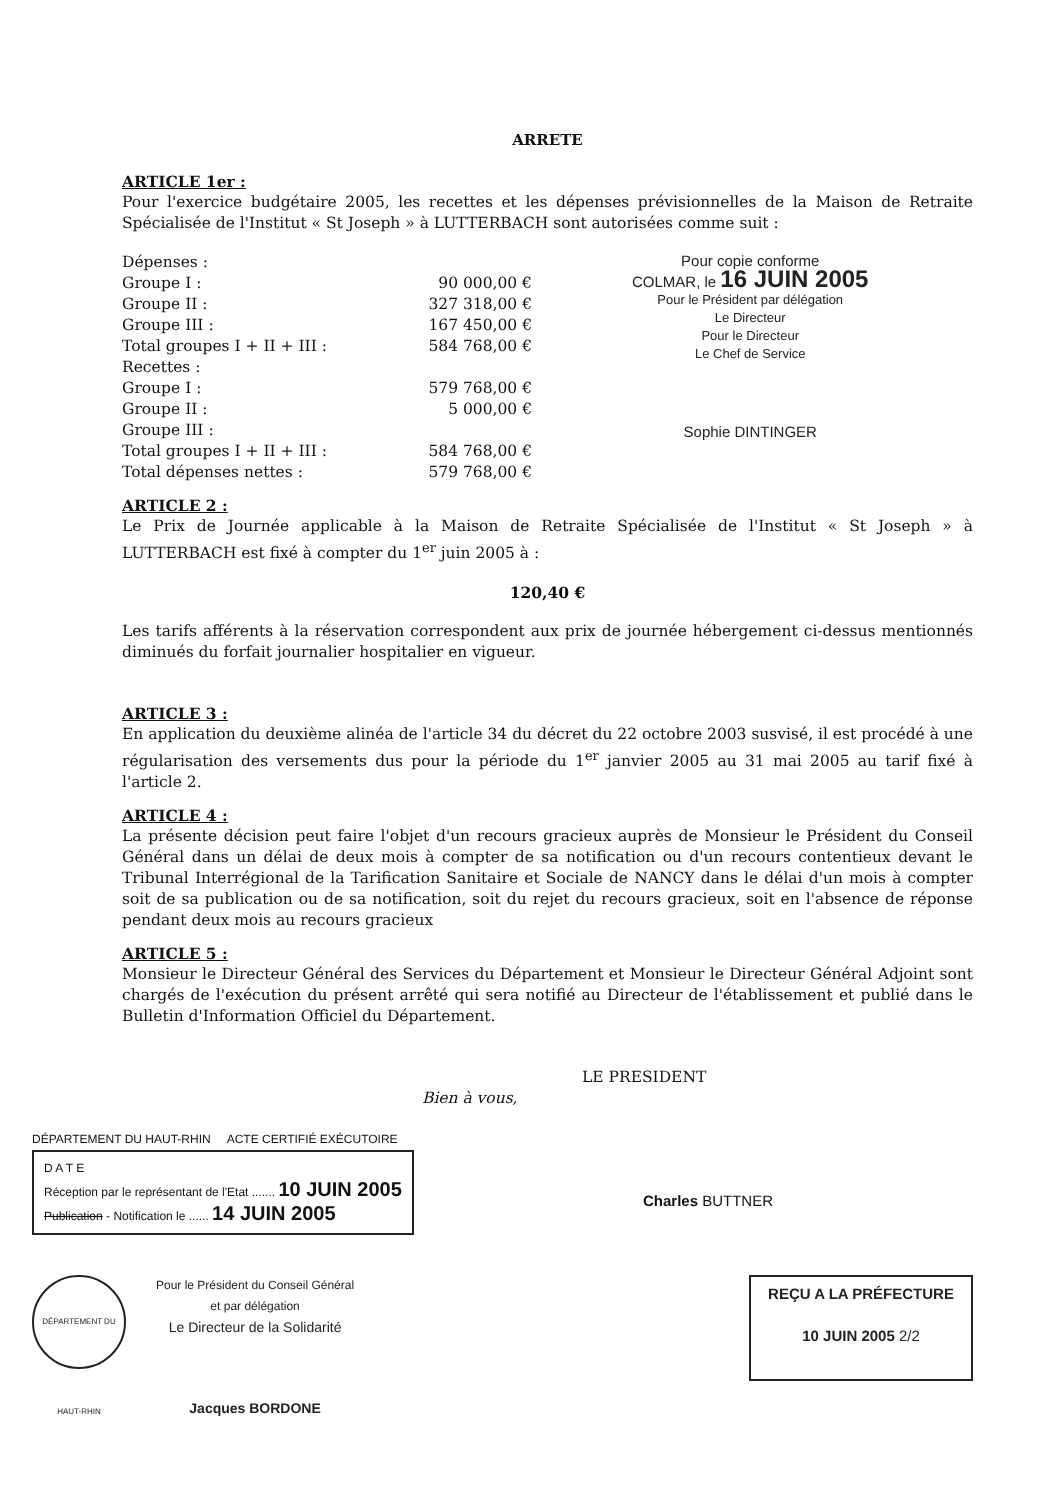ARRETE
ARTICLE 1er :
Pour l'exercice budgétaire 2005, les recettes et les dépenses prévisionnelles de la Maison de Retraite Spécialisée de l'Institut « St Joseph » à LUTTERBACH sont autorisées comme suit :
| Dépenses : | |
| Groupe I : | 90 000,00 € |
| Groupe II : | 327 318,00 € |
| Groupe III : | 167 450,00 € |
| Total groupes I + II + III : | 584 768,00 € |
| Recettes : | |
| Groupe I : | 579 768,00 € |
| Groupe II : | 5 000,00 € |
| Groupe III : | |
| Total groupes I + II + III : | 584 768,00 € |
| Total dépenses nettes : | 579 768,00 € |
Pour copie conforme
COLMAR, le 16 JUIN 2005
Pour le Président par délégation
Le Directeur
Pour le Directeur
Le Chef de Service
Sophie DINTINGER
ARTICLE 2 :
Le Prix de Journée applicable à la Maison de Retraite Spécialisée de l'Institut « St Joseph » à LUTTERBACH est fixé à compter du 1<sup>er</sup> juin 2005 à :
120,40 €
Les tarifs afférents à la réservation correspondent aux prix de journée hébergement ci-dessus mentionnés diminués du forfait journalier hospitalier en vigueur.
ARTICLE 3 :
En application du deuxième alinéa de l'article 34 du décret du 22 octobre 2003 susvisé, il est procédé à une régularisation des versements dus pour la période du 1<sup>er</sup> janvier 2005 au 31 mai 2005 au tarif fixé à l'article 2.
ARTICLE 4 :
La présente décision peut faire l'objet d'un recours gracieux auprès de Monsieur le Président du Conseil Général dans un délai de deux mois à compter de sa notification ou d'un recours contentieux devant le Tribunal Interrégional de la Tarification Sanitaire et Sociale de NANCY dans le délai d'un mois à compter soit de sa publication ou de sa notification, soit du rejet du recours gracieux, soit en l'absence de réponse pendant deux mois au recours gracieux
ARTICLE 5 :
Monsieur le Directeur Général des Services du Département et Monsieur le Directeur Général Adjoint sont chargés de l'exécution du présent arrêté qui sera notifié au Directeur de l'établissement et publié dans le Bulletin d'Information Officiel du Département.
LE PRESIDENT
Bien à vous,
DÉPARTEMENT DU HAUT-RHIN ACTE CERTIFIÉ EXÉCUTOIRE
D A T E
Réception par le représentant de l'Etat ....... 10 JUIN 2005
Publication - Notification le ...... 14 JUIN 2005
Charles BUTTNER
DÉPARTEMENT DU HAUT-RHIN
Pour le Président du Conseil Général
et par délégation
Le Directeur de la Solidarité
Jacques BORDONE
REÇU A LA PRÉFECTURE
10 JUIN 2005 2/2